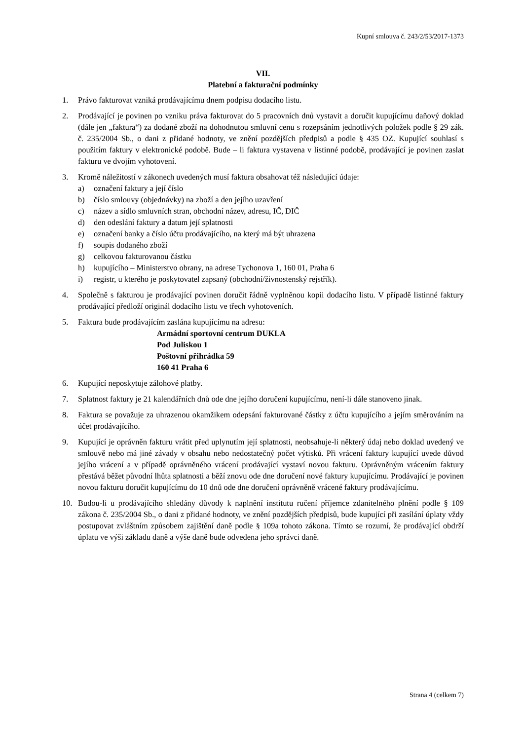Kupní smlouva č. 243/2/53/2017-1373
VII.
Platební a fakturační podmínky
1. Právo fakturovat vzniká prodávajícímu dnem podpisu dodacího listu.
2. Prodávající je povinen po vzniku práva fakturovat do 5 pracovních dnů vystavit a doručit kupujícímu daňový doklad (dále jen „faktura“) za dodané zboží na dohodnutou smluvní cenu s rozepsáním jednotlivých položek podle § 29 zák. č. 235/2004 Sb., o dani z přidané hodnoty, ve znění pozdějších předpisů a podle § 435 OZ. Kupující souhlasí s použitím faktury v elektronické podobě. Bude – li faktura vystavena v listinné podobě, prodávající je povinen zaslat fakturu ve dvojím vyhotovení.
3. Kromě náležitostí v zákonech uvedených musí faktura obsahovat též následující údaje:
a) označení faktury a její číslo
b) číslo smlouvy (objednávky) na zboží a den jejího uzavření
c) název a sídlo smluvních stran, obchodní název, adresu, IČ, DIČ
d) den odeslání faktury a datum její splatnosti
e) označení banky a číslo účtu prodávajícího, na který má být uhrazena
f) soupis dodaného zboží
g) celkovou fakturovanou částku
h) kupujícího – Ministerstvo obrany, na adrese Tychonova 1, 160 01, Praha 6
i) registr, u kterého je poskytovatel zapsaný (obchodní/živnostenský rejstřík).
4. Společně s fakturou je prodávající povinen doručit řádně vyplněnou kopii dodacího listu. V případě listinné faktury prodávající předloží originál dodacího listu ve třech vyhotoveních.
5. Faktura bude prodávajícím zaslána kupujícímu na adresu:
Armádní sportovní centrum DUKLA
Pod Juliskou 1
Poštovní přihrádka 59
160 41 Praha 6
6. Kupující neposkytuje zálohové platby.
7. Splatnost faktury je 21 kalendářních dnů ode dne jejího doručení kupujícímu, není-li dále stanoveno jinak.
8. Faktura se považuje za uhrazenou okamžikem odepsání fakturované částky z účtu kupujícího a jejím směrováním na účet prodávajícího.
9. Kupující je oprávněn fakturu vrátit před uplynutím její splatnosti, neobsahuje-li některý údaj nebo doklad uvedený ve smlouvě nebo má jiné závady v obsahu nebo nedostatečný počet výtisků. Při vrácení faktury kupující uvede důvod jejího vrácení a v případě oprávněného vrácení prodávající vystaví novou fakturu. Oprávněným vrácením faktury přestává běžet původní lhůta splatnosti a běží znovu ode dne doručení nové faktury kupujícímu. Prodávající je povinen novou fakturu doručit kupujícímu do 10 dnů ode dne doručení oprávněně vrácené faktury prodávajícímu.
10. Budou-li u prodávajícího shledány důvody k naplnění institutu ručení příjemce zdanitelného plnění podle § 109 zákona č. 235/2004 Sb., o dani z přidané hodnoty, ve znění pozdějších předpisů, bude kupující při zasílání úplaty vždy postupovat zvláštním způsobem zajištění daně podle § 109a tohoto zákona. Tímto se rozumí, že prodávající obdrží úplatu ve výši základu daně a výše daně bude odvedena jeho správci daně.
Strana 4 (celkem 7)